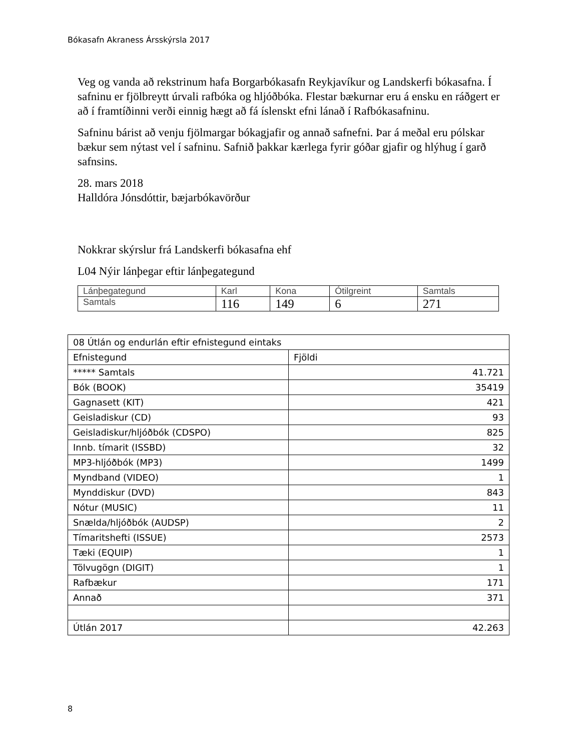Bókasafn Akraness Ársskýrsla 2017
Veg og vanda að rekstrinum hafa Borgarbókasafn Reykjavíkur og Landskerfi bókasafna. Í safninu er fjölbreytt úrvali rafbóka og hljóðbóka. Flestar bækurnar eru á ensku en ráðgert er að í framtíðinni verði einnig hægt að fá íslenskt efni lánað í Rafbókasafninu.
Safninu bárist að venju fjölmargar bókagjafir og annað safnefni. Þar á meðal eru pólskar bækur sem nýtast vel í safninu. Safnið þakkar kærlega fyrir góðar gjafir og hlýhug í garð safnsins.
28. mars 2018
Halldóra Jónsdóttir, bæjarbókavörður
Nokkrar skýrslur frá Landskerfi bókasafna ehf
L04 Nýir lánþegar eftir lánþegategund
| Lánþegategund | Karl | Kona | Ótilgreint | Samtals |
| Samtals | 116 | 149 | 6 | 271 |
| 08 Útlán og endurlán eftir efnistegund eintaks | |
| Efnistegund | Fjöldi |
| ***** Samtals | 41.721 |
| Bók (BOOK) | 35419 |
| Gagnasett (KIT) | 421 |
| Geisladiskur (CD) | 93 |
| Geisladiskur/hljóðbók (CDSPO) | 825 |
| Innb. tímarit (ISSBD) | 32 |
| MP3-hljóðbók (MP3) | 1499 |
| Myndband (VIDEO) | 1 |
| Mynddiskur (DVD) | 843 |
| Nótur (MUSIC) | 11 |
| Snælda/hljóðbók (AUDSP) | 2 |
| Tímaritshefti (ISSUE) | 2573 |
| Tæki (EQUIP) | 1 |
| Tölvugögn (DIGIT) | 1 |
| Rafbækur | 171 |
| Annað | 371 |
| Útlán 2017 | 42.263 |
8